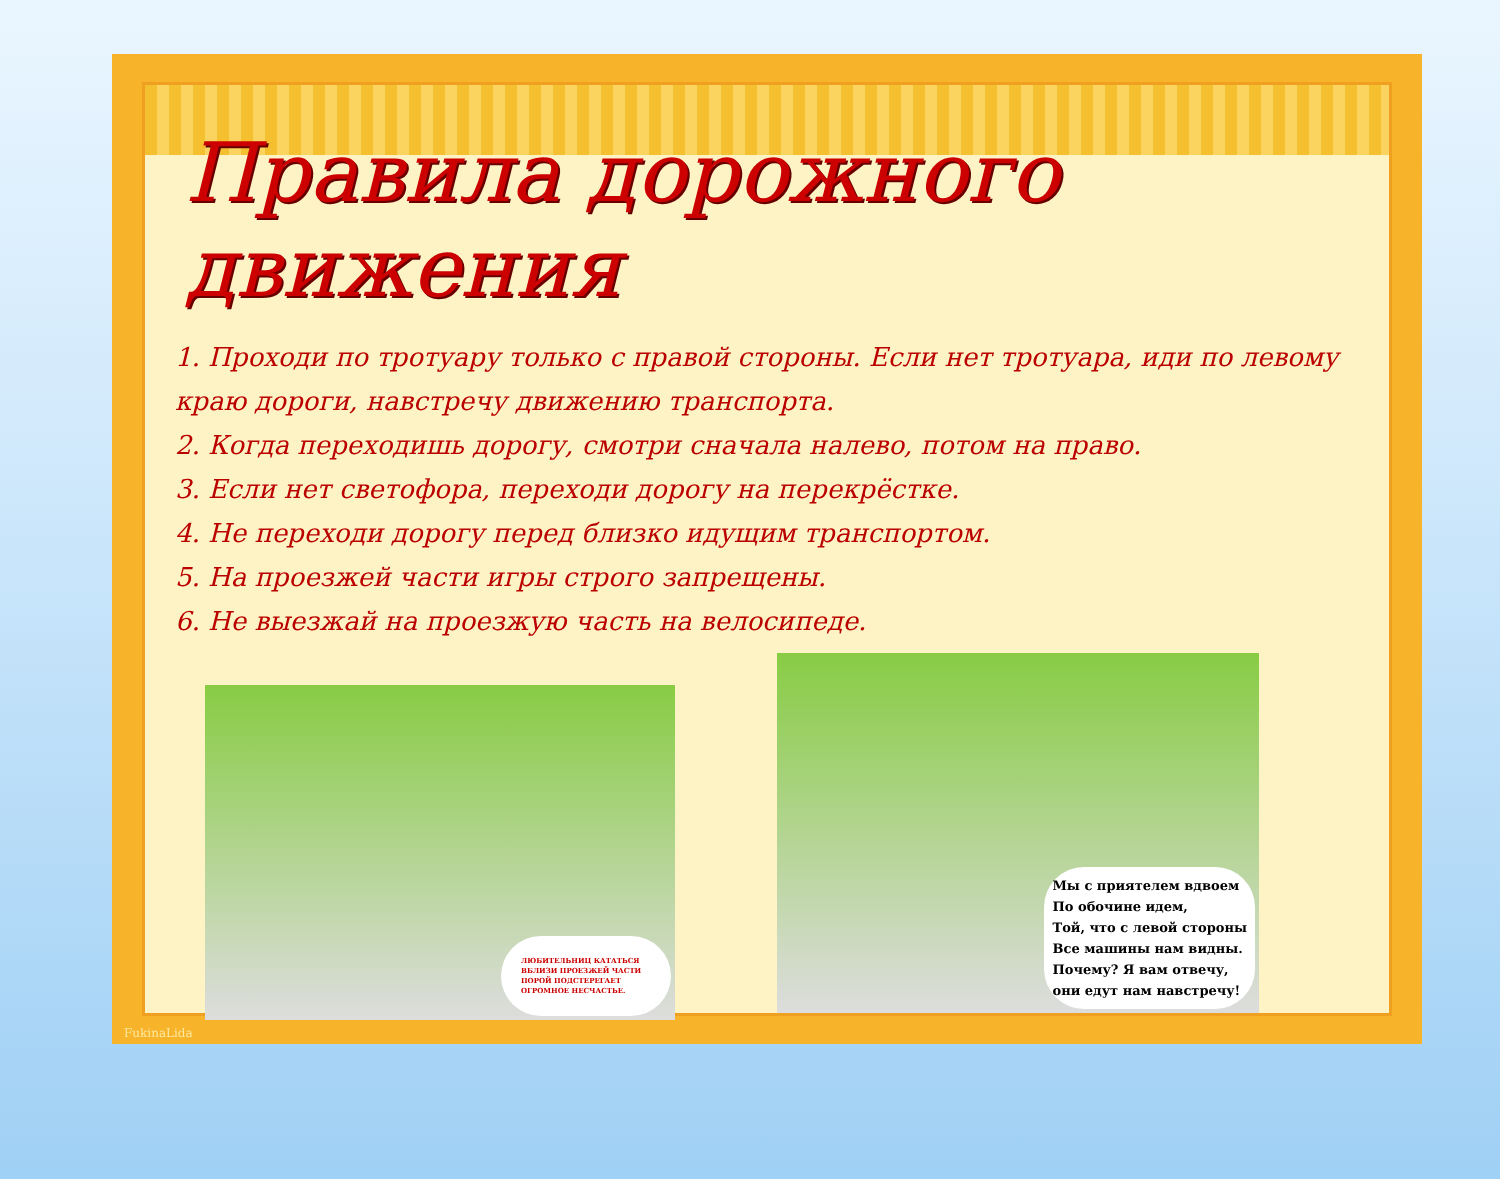Правила дорожного движения
1. Проходи по тротуару только с правой стороны. Если нет тротуара, иди по левому краю дороги, навстречу движению транспорта.
2. Когда переходишь дорогу, смотри сначала налево, потом на право.
3. Если нет светофора, переходи дорогу на перекрёстке.
4. Не переходи дорогу перед близко идущим транспортом.
5. На проезжей части игры строго запрещены.
6. Не выезжай на проезжую часть на велосипеде.
ЛЮБИТЕЛЬНИЦ КАТАТЬСЯ ВБЛИЗИ ПРОЕЗЖЕЙ ЧАСТИ ПОРОЙ ПОДСТЕРЕГАЕТ ОГРОМНОЕ НЕСЧАСТЬЕ.
Мы с приятелем вдвоем
По обочине идем,
Той, что с левой стороны
Все машины нам видны.
Почему? Я вам отвечу,
они едут нам навстречу!
FukinaLida